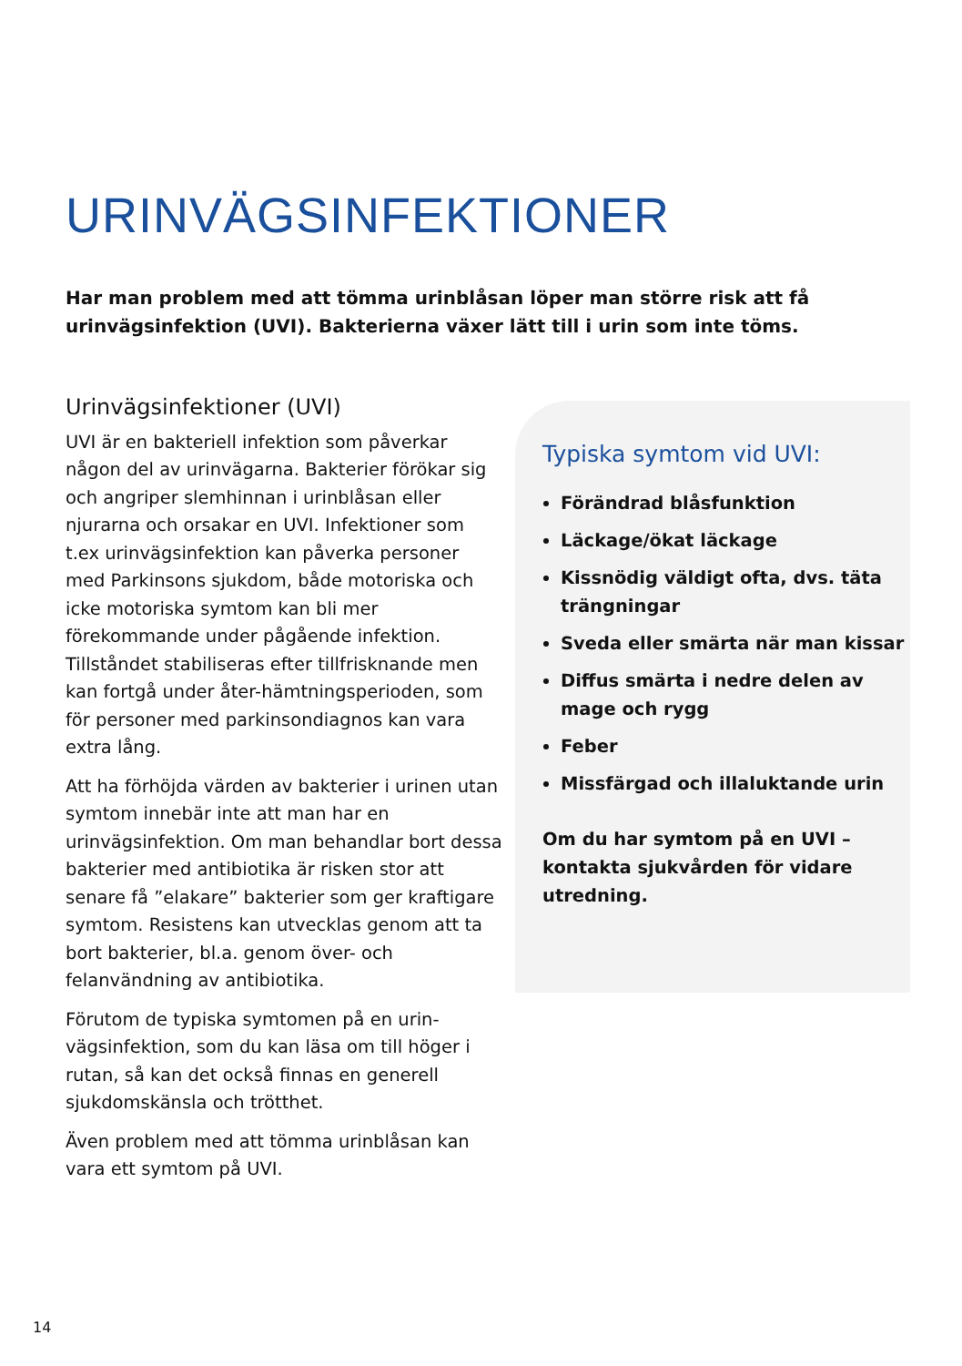URINVÄGSINFEKTIONER
Har man problem med att tömma urinblåsan löper man större risk att få urinvägsinfektion (UVI). Bakterierna växer lätt till i urin som inte töms.
Urinvägsinfektioner (UVI)
UVI är en bakteriell infektion som påverkar någon del av urinvägarna. Bakterier förökar sig och angriper slemhinnan i urinblåsan eller njurarna och orsakar en UVI. Infektioner som t.ex urinvägsinfektion kan påverka personer med Parkinsons sjukdom, både motoriska och icke motoriska symtom kan bli mer förekommande under pågående infektion. Tillståndet stabiliseras efter tillfrisknande men kan fortgå under åter-hämtningsperioden, som för personer med parkinsondiagnos kan vara extra lång.
Att ha förhöjda värden av bakterier i urinen utan symtom innebär inte att man har en urinvägsinfektion. Om man behandlar bort dessa bakterier med antibiotika är risken stor att senare få ”elakare” bakterier som ger kraftigare symtom. Resistens kan utvecklas genom att ta bort bakterier, bl.a. genom över- och felanvändning av antibiotika.
Förutom de typiska symtomen på en urin-vägsinfektion, som du kan läsa om till höger i rutan, så kan det också finnas en generell sjukdomskänsla och trötthet.
Även problem med att tömma urinblåsan kan vara ett symtom på UVI.
Typiska symtom vid UVI:
Förändrad blåsfunktion
Läckage/ökat läckage
Kissnödig väldigt ofta, dvs. täta trängningar
Sveda eller smärta när man kissar
Diffus smärta i nedre delen av mage och rygg
Feber
Missfärgad och illaluktande urin
Om du har symtom på en UVI – kontakta sjukvården för vidare utredning.
14